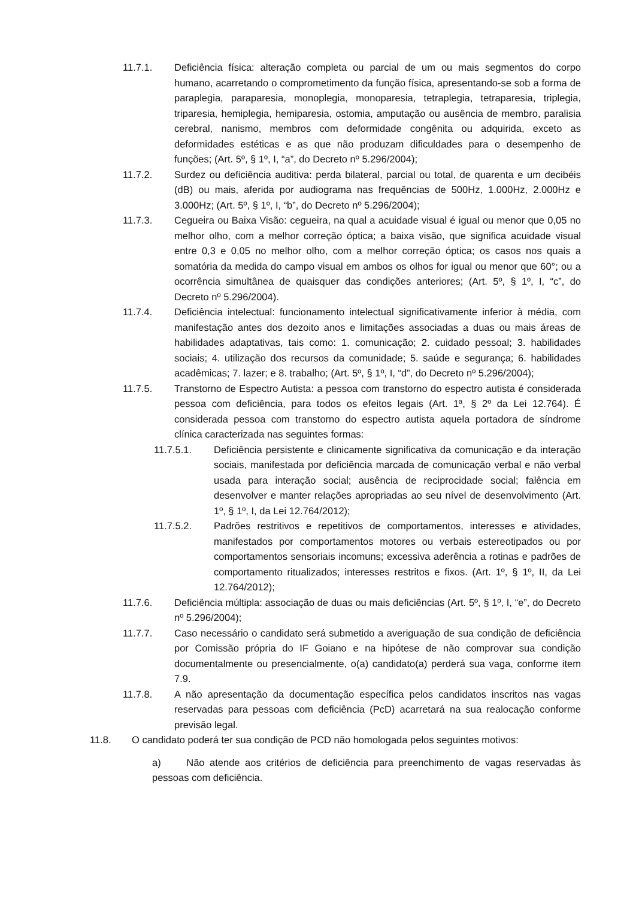11.7.1. Deficiência física: alteração completa ou parcial de um ou mais segmentos do corpo humano, acarretando o comprometimento da função física, apresentando-se sob a forma de paraplegia, paraparesia, monoplegia, monoparesia, tetraplegia, tetraparesia, triplegia, triparesia, hemiplegia, hemiparesia, ostomia, amputação ou ausência de membro, paralisia cerebral, nanismo, membros com deformidade congênita ou adquirida, exceto as deformidades estéticas e as que não produzam dificuldades para o desempenho de funções; (Art. 5º, § 1º, I, “a”, do Decreto nº 5.296/2004);
11.7.2. Surdez ou deficiência auditiva: perda bilateral, parcial ou total, de quarenta e um decibéis (dB) ou mais, aferida por audiograma nas frequências de 500Hz, 1.000Hz, 2.000Hz e 3.000Hz; (Art. 5º, § 1º, I, “b”, do Decreto nº 5.296/2004);
11.7.3. Cegueira ou Baixa Visão: cegueira, na qual a acuidade visual é igual ou menor que 0,05 no melhor olho, com a melhor correção óptica; a baixa visão, que significa acuidade visual entre 0,3 e 0,05 no melhor olho, com a melhor correção óptica; os casos nos quais a somatória da medida do campo visual em ambos os olhos for igual ou menor que 60°; ou a ocorrência simultânea de quaisquer das condições anteriores; (Art. 5º, § 1º, I, “c”, do Decreto nº 5.296/2004).
11.7.4. Deficiência intelectual: funcionamento intelectual significativamente inferior à média, com manifestação antes dos dezoito anos e limitações associadas a duas ou mais áreas de habilidades adaptativas, tais como: 1. comunicação; 2. cuidado pessoal; 3. habilidades sociais; 4. utilização dos recursos da comunidade; 5. saúde e segurança; 6. habilidades acadêmicas; 7. lazer; e 8. trabalho; (Art. 5º, § 1º, I, “d”, do Decreto nº 5.296/2004);
11.7.5. Transtorno de Espectro Autista: a pessoa com transtorno do espectro autista é considerada pessoa com deficiência, para todos os efeitos legais (Art. 1ª, § 2º da Lei 12.764). É considerada pessoa com transtorno do espectro autista aquela portadora de síndrome clínica caracterizada nas seguintes formas:
11.7.5.1. Deficiência persistente e clinicamente significativa da comunicação e da interação sociais, manifestada por deficiência marcada de comunicação verbal e não verbal usada para interação social; ausência de reciprocidade social; falência em desenvolver e manter relações apropriadas ao seu nível de desenvolvimento (Art. 1º, § 1º, I, da Lei 12.764/2012);
11.7.5.2. Padrões restritivos e repetitivos de comportamentos, interesses e atividades, manifestados por comportamentos motores ou verbais estereotipados ou por comportamentos sensoriais incomuns; excessiva aderência a rotinas e padrões de comportamento ritualizados; interesses restritos e fixos. (Art. 1º, § 1º, II, da Lei 12.764/2012);
11.7.6. Deficiência múltipla: associação de duas ou mais deficiências (Art. 5º, § 1º, I, “e”, do Decreto nº 5.296/2004);
11.7.7. Caso necessário o candidato será submetido a averiguação de sua condição de deficiência por Comissão própria do IF Goiano e na hipótese de não comprovar sua condição documentalmente ou presencialmente, o(a) candidato(a) perderá sua vaga, conforme item 7.9.
11.7.8. A não apresentação da documentação específica pelos candidatos inscritos nas vagas reservadas para pessoas com deficiência (PcD) acarretará na sua realocação conforme previsão legal.
11.8. O candidato poderá ter sua condição de PCD não homologada pelos seguintes motivos:
a) Não atende aos critérios de deficiência para preenchimento de vagas reservadas às pessoas com deficiência.